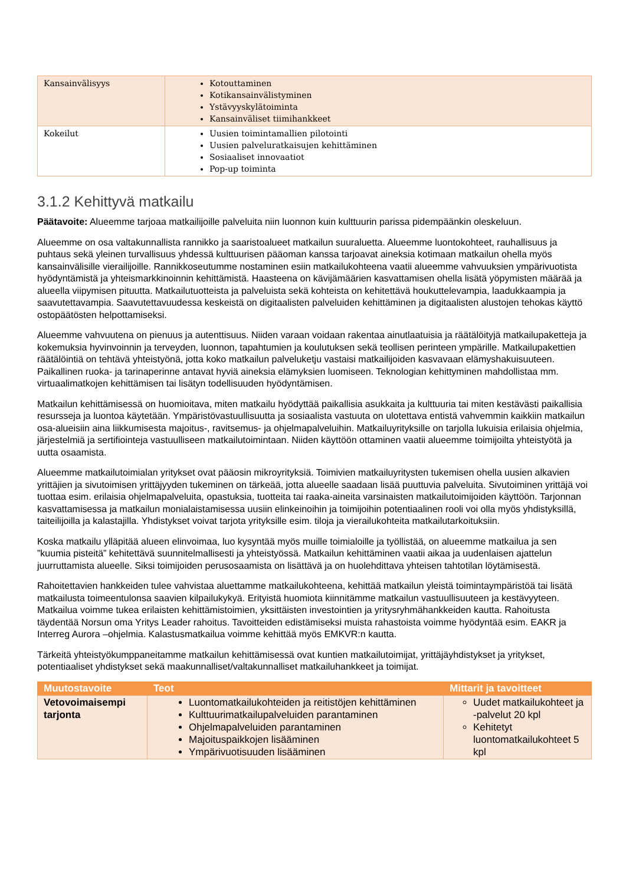| Kansainvälisyys | Kotouttaminen Kotikansainvälistyminen Ystävyyskylätoiminta Kansainväliset tiimihankkeet |
| Kokeilut | Uusien toimintamallien pilotointi Uusien palveluratkaisujen kehittäminen Sosiaaliset innovaatiot Pop-up toiminta |
3.1.2 Kehittyvä matkailu
Päätavoite: Alueemme tarjoaa matkailijoille palveluita niin luonnon kuin kulttuurin parissa pidempäänkin oleskeluun.
Alueemme on osa valtakunnallista rannikko ja saaristoalueet matkailun suuraluetta. Alueemme luontokohteet, rauhallisuus ja puhtaus sekä yleinen turvallisuus yhdessä kulttuurisen pääoman kanssa tarjoavat aineksia kotimaan matkailun ohella myös kansainvälisille vierailijoille. Rannikkoseutumme nostaminen esiin matkailukohteena vaatii alueemme vahvuuksien ympärivuotista hyödyntämistä ja yhteismarkkinoinnin kehittämistä. Haasteena on kävijämäärien kasvattamisen ohella lisätä yöpymisten määrää ja alueella viipymisen pituutta. Matkailutuotteista ja palveluista sekä kohteista on kehitettävä houkuttelevampia, laadukkaampia ja saavutettavampia. Saavutettavuudessa keskeistä on digitaalisten palveluiden kehittäminen ja digitaalisten alustojen tehokas käyttö ostopäätösten helpottamiseksi.
Alueemme vahvuutena on pienuus ja autenttisuus. Niiden varaan voidaan rakentaa ainutlaatuisia ja räätälöityjä matkailupaketteja ja kokemuksia hyvinvoinnin ja terveyden, luonnon, tapahtumien ja koulutuksen sekä teollisen perinteen ympärille. Matkailupakettien räätälöintiä on tehtävä yhteistyönä, jotta koko matkailun palveluketju vastaisi matkailijoiden kasvavaan elämyshakuisuuteen. Paikallinen ruoka- ja tarinaperinne antavat hyviä aineksia elämyksien luomiseen. Teknologian kehittyminen mahdollistaa mm. virtuaalimatkojen kehittämisen tai lisätyn todellisuuden hyödyntämisen.
Matkailun kehittämisessä on huomioitava, miten matkailu hyödyttää paikallisia asukkaita ja kulttuuria tai miten kestävästi paikallisia resursseja ja luontoa käytetään. Ympäristövastuullisuutta ja sosiaalista vastuuta on ulotettava entistä vahvemmin kaikkiin matkailun osa-alueisiin aina liikkumisesta majoitus-, ravitsemus- ja ohjelmapalveluihin. Matkailuyrityksille on tarjolla lukuisia erilaisia ohjelmia, järjestelmiä ja sertifiointeja vastuulliseen matkailutoimintaan. Niiden käyttöön ottaminen vaatii alueemme toimijoilta yhteistyötä ja uutta osaamista.
Alueemme matkailutoimialan yritykset ovat pääosin mikroyrityksiä. Toimivien matkailuyritysten tukemisen ohella uusien alkavien yrittäjien ja sivutoimisen yrittäjyyden tukeminen on tärkeää, jotta alueelle saadaan lisää puuttuvia palveluita. Sivutoiminen yrittäjä voi tuottaa esim. erilaisia ohjelmapalveluita, opastuksia, tuotteita tai raaka-aineita varsinaisten matkailutoimijoiden käyttöön. Tarjonnan kasvattamisessa ja matkailun monialaistamisessa uusiin elinkeinoihin ja toimijoihin potentiaalinen rooli voi olla myös yhdistyksillä, taiteilijoilla ja kalastajilla. Yhdistykset voivat tarjota yrityksille esim. tiloja ja vierailukohteita matkailutarkoituksiin.
Koska matkailu ylläpitää alueen elinvoimaa, luo kysyntää myös muille toimialoille ja työllistää, on alueemme matkailua ja sen ”kuumia pisteitä” kehitettävä suunnitelmallisesti ja yhteistyössä. Matkailun kehittäminen vaatii aikaa ja uudenlaisen ajattelun juurruttamista alueelle. Siksi toimijoiden perusosaamista on lisättävä ja on huolehdittava yhteisen tahtotilan löytämisestä.
Rahoitettavien hankkeiden tulee vahvistaa aluettamme matkailukohteena, kehittää matkailun yleistä toimintaympäristöä tai lisätä matkailusta toimeentulonsa saavien kilpailukykyä. Erityistä huomiota kiinnitämme matkailun vastuullisuuteen ja kestävyyteen. Matkailua voimme tukea erilaisten kehittämistoimien, yksittäisten investointien ja yritysryhmähankkeiden kautta. Rahoitusta täydentää Norsun oma Yritys Leader rahoitus. Tavoitteiden edistämiseksi muista rahastoista voimme hyödyntää esim. EAKR ja Interreg Aurora –ohjelmia. Kalastusmatkailua voimme kehittää myös EMKVR:n kautta.
Tärkeitä yhteistyökumppaneitamme matkailun kehittämisessä ovat kuntien matkailutoimijat, yrittäjäyhdistykset ja yritykset, potentiaaliset yhdistykset sekä maakunnalliset/valtakunnalliset matkailuhankkeet ja toimijat.
| Muutostavoite | Teot | Mittarit ja tavoitteet |
| --- | --- | --- |
| Vetovoimaisempi tarjonta | Luontomatkailukohteiden ja reitistöjen kehittäminen Kulttuurimatkailupalveluiden parantaminen Ohjelmapalveluiden parantaminen Majoituspaikkojen lisääminen Ympärivuotisuuden lisääminen | Uudet matkailukohteet ja -palvelut 20 kpl Kehitetyt luontomatkailukohteet 5 kpl |